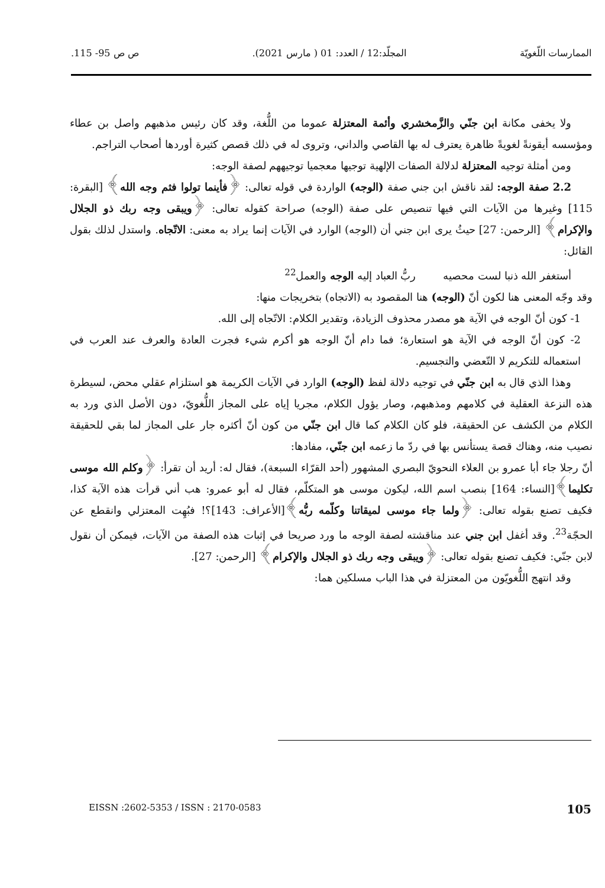الممارسات اللّغويّة المجلّد:12 / العدد: 01 ( مارس 2021). ص ص 95- 115.
ولا يخفى مكانة ابن جنّي والزَّمخشري وأئمة المعتزلة عموما من اللُّغة، وقد كان رئيس مذهبهم واصل بن عطاء ومؤسسه أيقونةً لغويةً ظاهرة يعترف له بها القاصي والداني، وتروى له في ذلك قصص كثيرة أوردها أصحاب التراجم.
ومن أمثلة توجيه المعتزلة لدلالة الصفات الإلهية توجيها معجميا توجيههم لصفة الوجه:
2.2 صفة الوجه: لقد ناقش ابن جني صفة (الوجه) الواردة في قوله تعالى: ﴿فأينما تولوا فثم وجه الله﴾ [البقرة: 115] وغيرها من الآيات التي فيها تنصيص على صفة (الوجه) صراحة كقوله تعالى: ﴿ويبقى وجه ربك ذو الجلال والإكرام﴾ [الرحمن: 27] حيثُ يرى ابن جني أن (الوجه) الوارد في الآيات إنما يراد به معنى: الاتّجاه. واستدل لذلك بقول القائل:
أستغفر الله ذنبا لست محصيه ربُّ العباد إليه الوجه والعمل<sup>22</sup>
وقد وجّه المعنى هنا لكون أنّ (الوجه) هنا المقصود به (الاتجاه) بتخريجات منها:
1- كون أنّ الوجه في الآية هو مصدر محذوف الزيادة، وتقدير الكلام: الاتّجاه إلى الله.
2- كون أنّ الوجه في الآية هو استعارة؛ فما دام أنّ الوجه هو أكرم شيء فجرت العادة والعرف عند العرب في استعماله للتكريم لا التّعضي والتجسيم.
وهذا الذي قال به ابن جنّي في توجيه دلالة لفظ (الوجه) الوارد في الآيات الكريمة هو استلزام عقلي محض، لسيطرة هذه النزعة العقلية في كلامهم ومذهبهم، وصار يؤول الكلام، مجريا إياه على المجاز اللُّغويّ، دون الأصل الذي ورد به الكلام من الكشف عن الحقيقة، فلو كان الكلام كما قال ابن جنّي من كون أنّ أكثره جار على المجاز لما بقي للحقيقة نصيب منه، وهناك قصة يستأنس بها في ردّ ما زعمه ابن جنّي، مفادها:
أنّ رجلا جاء أبا عمرو بن العلاء النحويّ البصري المشهور (أحد القرّاء السبعة)، فقال له: أريد أن تقرأ: ﴿وكلم الله موسى تكليما﴾[النساء: 164] بنصب اسم الله، ليكون موسى هو المتكلّم، فقال له أبو عمرو: هب أني قرأت هذه الآية كذا، فكيف تصنع بقوله تعالى: ﴿ولما جاء موسى لميقاتنا وكلّمه ربُّه﴾[الأعراف: 143]؟! فبُهِت المعتزلي وانقطع عن الحجّة<sup>23</sup>. وقد أغفل ابن جني عند مناقشته لصفة الوجه ما ورد صريحا في إثبات هذه الصفة من الآيات، فيمكن أن نقول لابن جنّي: فكيف تصنع بقوله تعالى: ﴿ويبقى وجه ربك ذو الجلال والإكرام﴾ [الرحمن: 27].
وقد انتهج اللُّغويّون من المعتزلة في هذا الباب مسلكين هما:
EISSN :2602-5353 / ISSN : 2170-0583 105